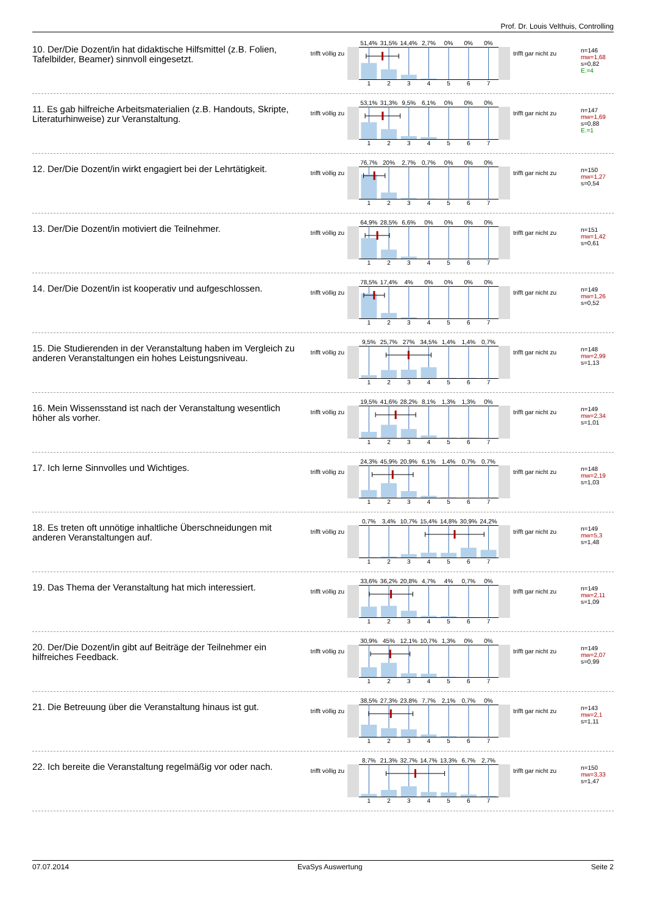Prof. Dr. Louis Velthuis, Controlling
10. Der/Die Dozent/in hat didaktische Hilfsmittel (z.B. Folien, Tafelbilder, Beamer) sinnvoll eingesetzt.
trifft völlig zu
51,4% 31,5% 14,4% 2,7% 0% 0% 0%
1 2 3 4 5 6 7
trifft gar nicht zu
n=146
mw=1,68
s=0,82
E.=4
11. Es gab hilfreiche Arbeitsmaterialien (z.B. Handouts, Skripte, Literaturhinweise) zur Veranstaltung.
trifft völlig zu
53,1% 31,3% 9,5% 6,1% 0% 0% 0%
1 2 3 4 5 6 7
trifft gar nicht zu
n=147
mw=1,69
s=0,88
E.=1
12. Der/Die Dozent/in wirkt engagiert bei der Lehrtätigkeit.
trifft völlig zu
76,7% 20% 2,7% 0,7% 0% 0% 0%
1 2 3 4 5 6 7
trifft gar nicht zu
n=150
mw=1,27
s=0,54
13. Der/Die Dozent/in motiviert die Teilnehmer.
trifft völlig zu
64,9% 28,5% 6,6% 0% 0% 0% 0%
1 2 3 4 5 6 7
trifft gar nicht zu
n=151
mw=1,42
s=0,61
14. Der/Die Dozent/in ist kooperativ und aufgeschlossen.
trifft völlig zu
78,5% 17,4% 4% 0% 0% 0% 0%
1 2 3 4 5 6 7
trifft gar nicht zu
n=149
mw=1,26
s=0,52
15. Die Studierenden in der Veranstaltung haben im Vergleich zu anderen Veranstaltungen ein hohes Leistungsniveau.
trifft völlig zu
9,5% 25,7% 27% 34,5% 1,4% 1,4% 0,7%
1 2 3 4 5 6 7
trifft gar nicht zu
n=148
mw=2,99
s=1,13
16. Mein Wissensstand ist nach der Veranstaltung wesentlich höher als vorher.
trifft völlig zu
19,5% 41,6% 28,2% 8,1% 1,3% 1,3% 0%
1 2 3 4 5 6 7
trifft gar nicht zu
n=149
mw=2,34
s=1,01
17. Ich lerne Sinnvolles und Wichtiges.
trifft völlig zu
24,3% 45,9% 20,9% 6,1% 1,4% 0,7% 0,7%
1 2 3 4 5 6 7
trifft gar nicht zu
n=148
mw=2,19
s=1,03
18. Es treten oft unnötige inhaltliche Überschneidungen mit anderen Veranstaltungen auf.
trifft völlig zu
0,7% 3,4% 10,7% 15,4% 14,8% 30,9% 24,2%
1 2 3 4 5 6 7
trifft gar nicht zu
n=149
mw=5,3
s=1,48
19. Das Thema der Veranstaltung hat mich interessiert.
trifft völlig zu
33,6% 36,2% 20,8% 4,7% 4% 0,7% 0%
1 2 3 4 5 6 7
trifft gar nicht zu
n=149
mw=2,11
s=1,09
20. Der/Die Dozent/in gibt auf Beiträge der Teilnehmer ein hilfreiches Feedback.
trifft völlig zu
30,9% 45% 12,1% 10,7% 1,3% 0% 0%
1 2 3 4 5 6 7
trifft gar nicht zu
n=149
mw=2,07
s=0,99
21. Die Betreuung über die Veranstaltung hinaus ist gut.
trifft völlig zu
38,5% 27,3% 23,8% 7,7% 2,1% 0,7% 0%
1 2 3 4 5 6 7
trifft gar nicht zu
n=143
mw=2,1
s=1,11
22. Ich bereite die Veranstaltung regelmäßig vor oder nach.
trifft völlig zu
8,7% 21,3% 32,7% 14,7% 13,3% 6,7% 2,7%
1 2 3 4 5 6 7
trifft gar nicht zu
n=150
mw=3,33
s=1,47
07.07.2014 EvaSys Auswertung Seite 2